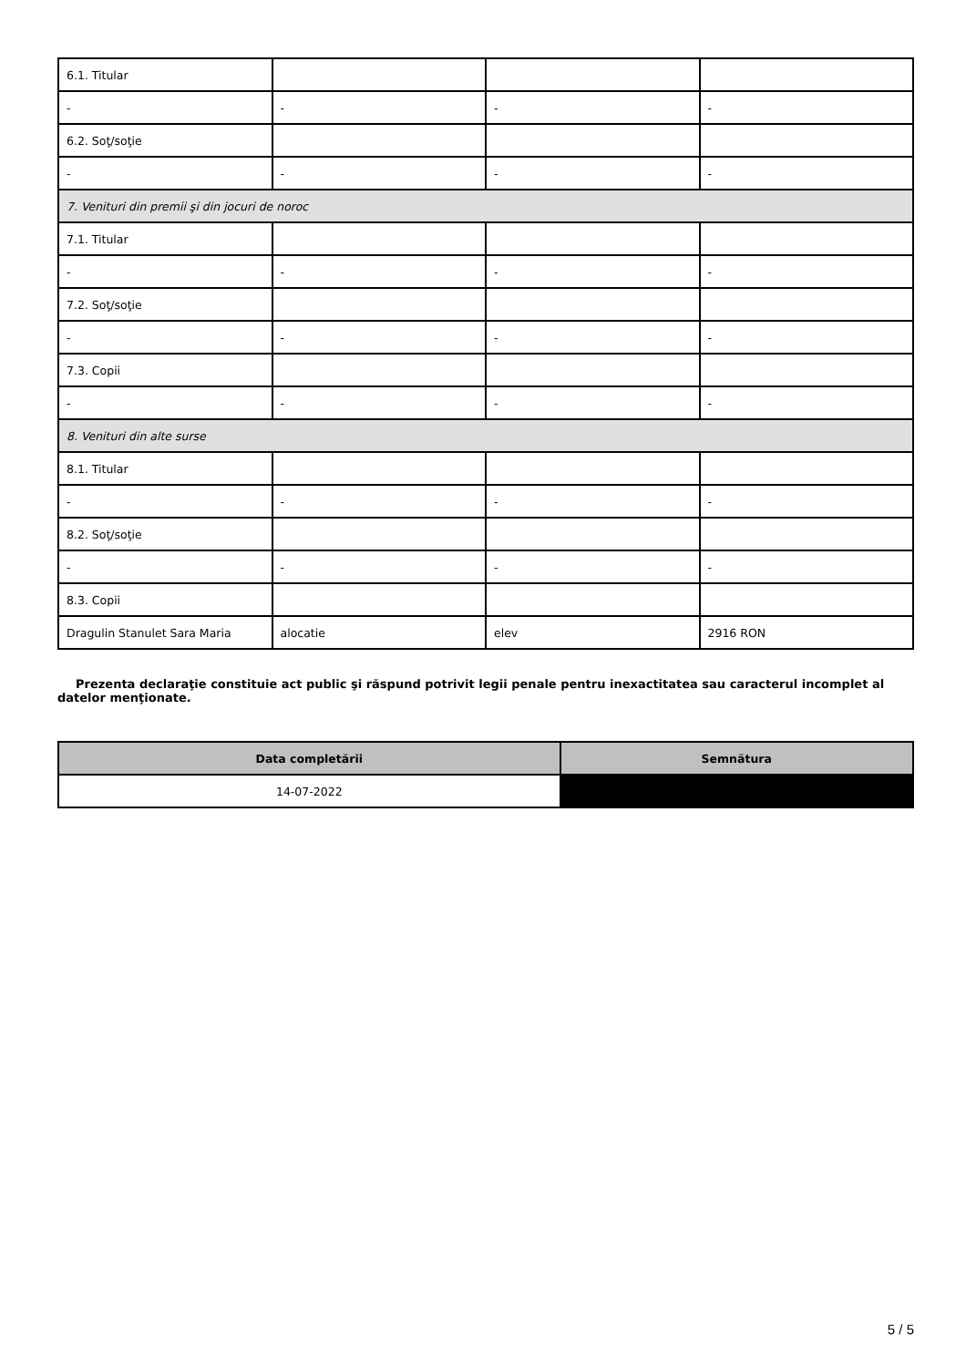| 6.1. Titular | | | |
| - | - | - | - |
| 6.2. Soţ/soţie | | | |
| - | - | - | - |
| 7. Venituri din premii şi din jocuri de noroc | | | |
| 7.1. Titular | | | |
| - | - | - | - |
| 7.2. Soţ/soţie | | | |
| - | - | - | - |
| 7.3. Copii | | | |
| - | - | - | - |
| 8. Venituri din alte surse | | | |
| 8.1. Titular | | | |
| - | - | - | - |
| 8.2. Soţ/soţie | | | |
| - | - | - | - |
| 8.3. Copii | | | |
| Dragulin Stanulet Sara Maria | alocatie | elev | 2916 RON |
Prezenta declaraţie constituie act public şi răspund potrivit legii penale pentru inexactitatea sau caracterul incomplet al datelor menţionate.
| Data completării | Semnătura |
| --- | --- |
| 14-07-2022 | |
5 / 5